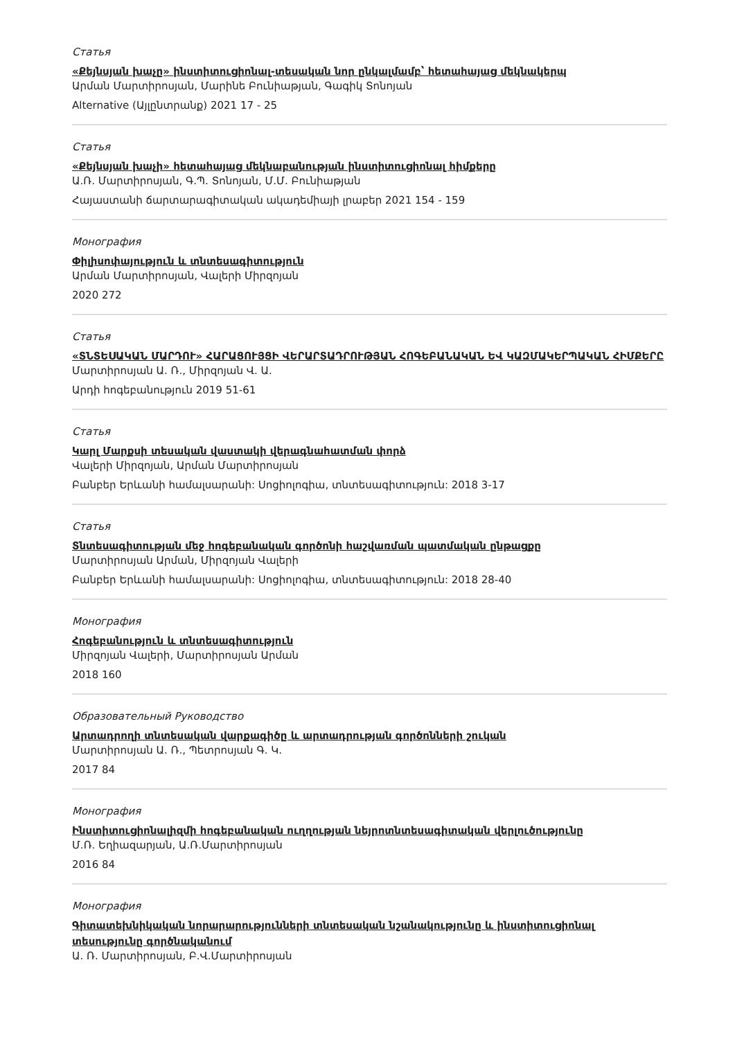Статья
«Քեյնսյան խաչը» ինստիտուցիոնալ-տեսական նոր ընկալմամբ՝ հետահայաց մեկնակերպ
Արման Մարտիրոսյան, Մարինե Բունիաթյան, Գագիկ Տոնոյան
Alternative (Այլընտրանք) 2021 17 - 25
Статья
«Քեյնսյան խաչի» հետահայաց մեկնաբանության ինստիտուցիոնալ հիմքերը
Ա.Ռ. Մարտիրոսյան, Գ.Պ. Տոնոյան, Մ.Մ. Բունիաթյան
Հայաստանի ճարտարագիտական ակադեմիայի լրաբեր 2021 154 - 159
Монография
Փիլիսոփայություն և տնտեսագիտություն
Արման Մարտիրոսյան, Վալերի Միրզոյան
2020 272
Статья
«ՏՆՏԵՍԱԿԱՆ ՄԱՐԴՈՒ» ՀԱՐԱՑՈՒՅՑԻ ՎԵՐԱՐՏԱԴՐՈՒԹՅԱՆ ՀՈԳԵԲԱՆԱԿԱՆ ԵՎ ԿԱԶՄԱԿԵՐՊԱԿԱՆ ՀԻՄՔԵՐԸ
Մարտիրոսյան Ա. Ռ., Միրզոյան Վ. Ա.
Արդի հոգեբանություն 2019 51-61
Статья
Կարլ Մարքսի տեսական վաստակի վերագնահատման փորձ
Վալերի Միրզոյան, Արման Մարտիրոսյան
Բանբեր Երևանի համալսարանի: Սոցիոլոգիա, տնտեսագիտություն: 2018 3-17
Статья
Տնտեսագիտության մեջ հոգեբանական գործոնի հաշվառման պատմական ընթացքը
Մարտիրոսյան Արման, Միրզոյան Վալերի
Բանբեր Երևանի համալսարանի: Սոցիոլոգիա, տնտեսագիտություն: 2018 28-40
Монография
Հոգեբանություն և տնտեսագիտություն
Միրզոյան Վալերի, Մարտիրոսյան Արման
2018 160
Образовательный Руководство
Արտադրողի տնտեսական վարքագիծը և արտադրության գործոնների շուկան
Մարտիրոսյան Ա. Ռ., Պետրոսյան Գ. Կ.
2017 84
Монография
Ինստիտուցիոնալիզմի հոգեբանական ուղղության նեյրոտնտեսագիտական վերլուծությունը
Մ.Ռ. Եղիազարյան, Ա.Ռ.Մարտիրոսյան
2016 84
Монография
Գիտատեխնիկական նորարարությունների տնտեսական նշանակությունը և ինստիտուցիոնալ տեսությունը գործնականում
Ա. Ռ. Մարտիրոսյան, Բ.Վ.Մարտիրոսյան